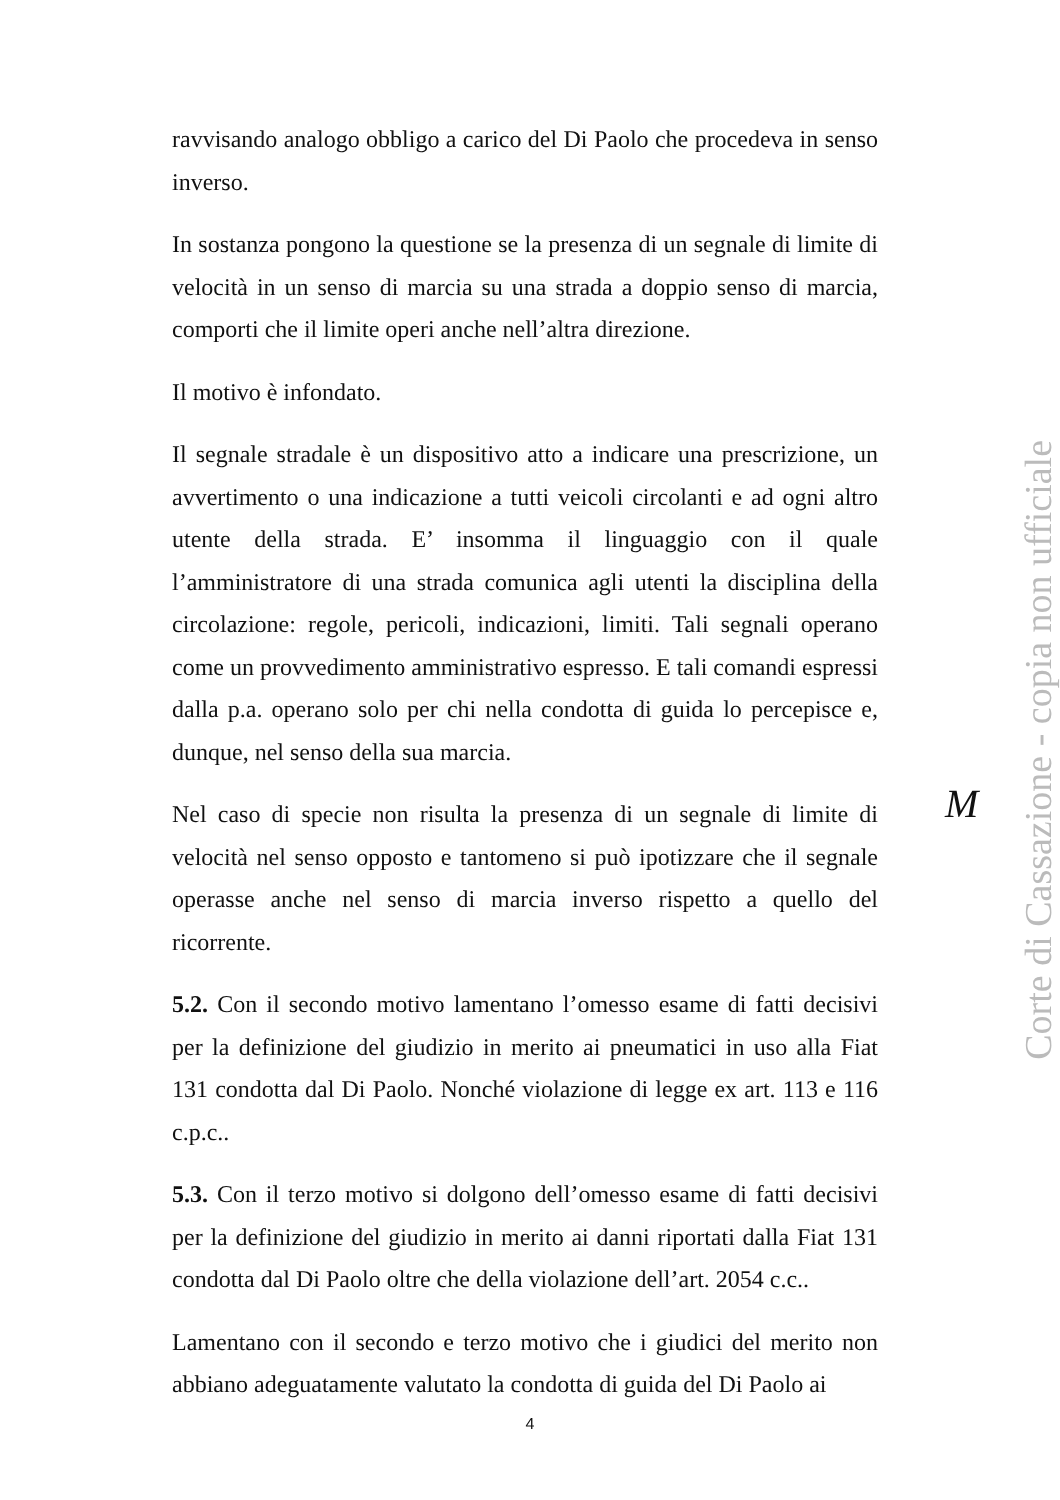ravvisando analogo obbligo a carico del Di Paolo che procedeva in senso inverso.
In sostanza pongono la questione se la presenza di un segnale di limite di velocità in un senso di marcia su una strada a doppio senso di marcia, comporti che il limite operi anche nell’altra direzione.
Il motivo è infondato.
Il segnale stradale è un dispositivo atto a indicare una prescrizione, un avvertimento o una indicazione a tutti veicoli circolanti e ad ogni altro utente della strada. E’ insomma il linguaggio con il quale l’amministratore di una strada comunica agli utenti la disciplina della circolazione: regole, pericoli, indicazioni, limiti. Tali segnali operano come un provvedimento amministrativo espresso. E tali comandi espressi dalla p.a. operano solo per chi nella condotta di guida lo percepisce e, dunque, nel senso della sua marcia.
Nel caso di specie non risulta la presenza di un segnale di limite di velocità nel senso opposto e tantomeno si può ipotizzare che il segnale operasse anche nel senso di marcia inverso rispetto a quello del ricorrente.
5.2. Con il secondo motivo lamentano l’omesso esame di fatti decisivi per la definizione del giudizio in merito ai pneumatici in uso alla Fiat 131 condotta dal Di Paolo. Nonché violazione di legge ex art. 113 e 116 c.p.c..
5.3. Con il terzo motivo si dolgono dell’omesso esame di fatti decisivi per la definizione del giudizio in merito ai danni riportati dalla Fiat 131 condotta dal Di Paolo oltre che della violazione dell’art. 2054 c.c..
Lamentano con il secondo e terzo motivo che i giudici del merito non abbiano adeguatamente valutato la condotta di guida del Di Paolo ai
M
Corte di Cassazione - copia non ufficiale
4